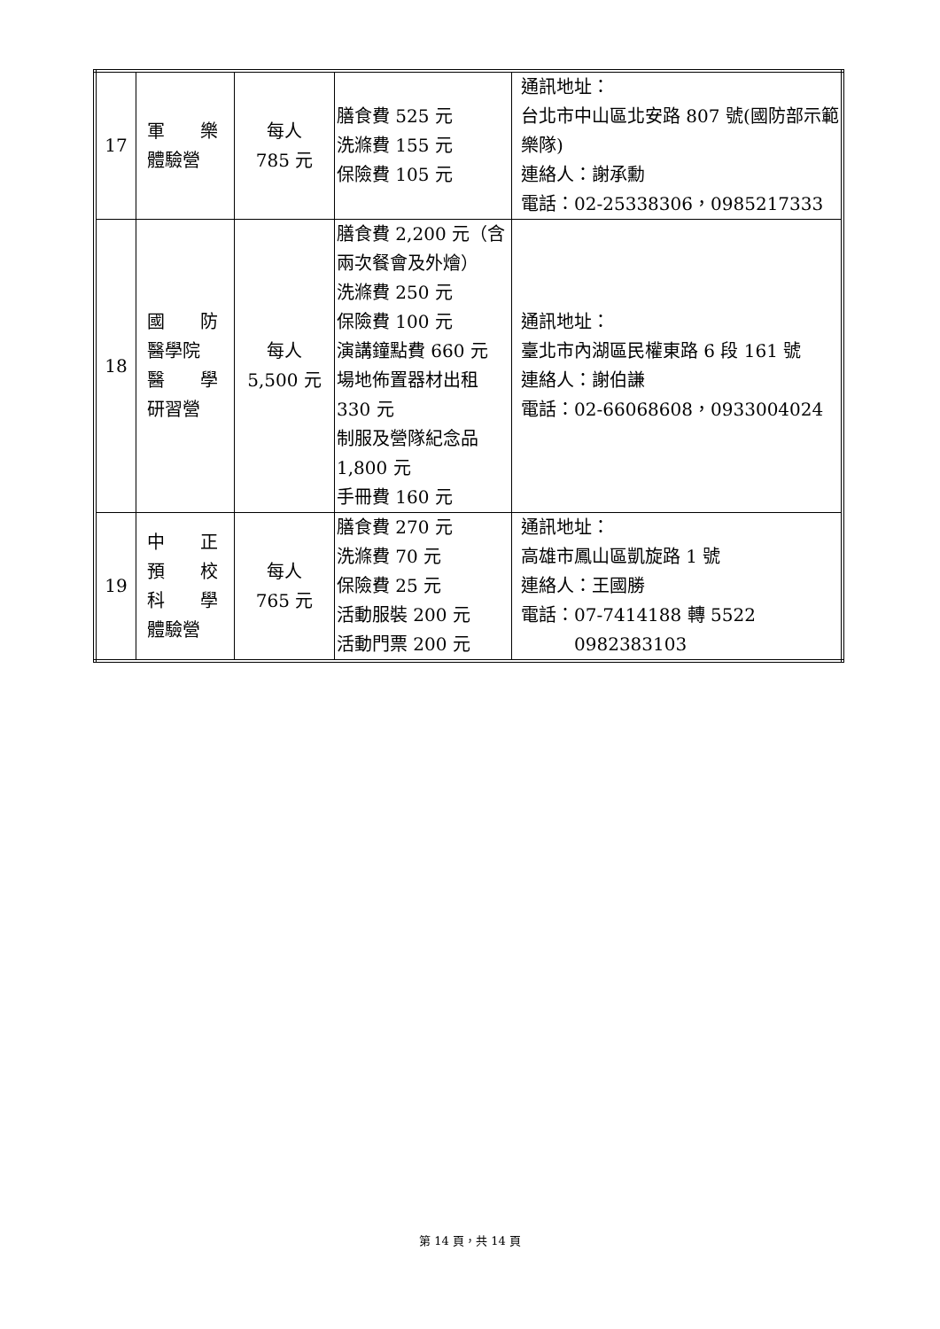| 17 | 軍 樂 體驗營 | 每人 785 元 | 膳食費 525 元 洗滌費 155 元 保險費 105 元 | 通訊地址： 台北市中山區北安路 807 號(國防部示範樂隊) 連絡人：謝承勳 電話：02-25338306，0985217333 |
| 18 | 國 防 醫學院 醫 學 研習營 | 每人 5,500 元 | 膳食費 2,200 元（含兩次餐會及外燴） 洗滌費 250 元 保險費 100 元 演講鐘點費 660 元 場地佈置器材出租 330 元 制服及營隊紀念品 1,800 元 手冊費 160 元 | 通訊地址： 臺北市內湖區民權東路 6 段 161 號 連絡人：謝伯謙 電話：02-66068608，0933004024 |
| 19 | 中 正 預 校 科 學 體驗營 | 每人 765 元 | 膳食費 270 元 洗滌費 70 元 保險費 25 元 活動服裝 200 元 活動門票 200 元 | 通訊地址： 高雄市鳳山區凱旋路 1 號 連絡人：王國勝 電話：07-7414188 轉 5522 0982383103 |
第 14 頁，共 14 頁